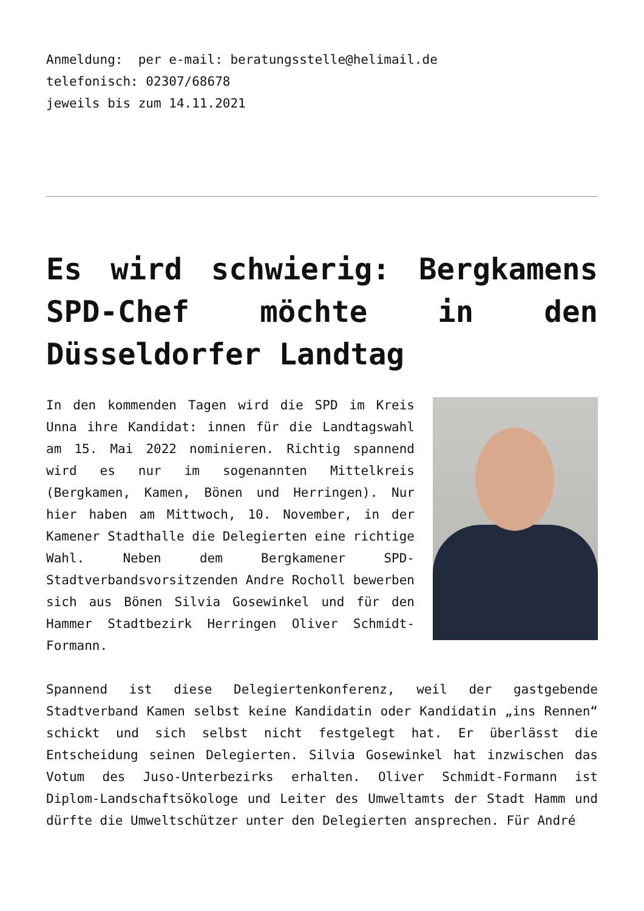Anmeldung: per e-mail: beratungsstelle@helimail.de
telefonisch: 02307/68678
jeweils bis zum 14.11.2021
Es wird schwierig: Bergkamens SPD-Chef möchte in den Düsseldorfer Landtag
In den kommenden Tagen wird die SPD im Kreis Unna ihre Kandidat: innen für die Landtagswahl am 15. Mai 2022 nominieren. Richtig spannend wird es nur im sogenannten Mittelkreis (Bergkamen, Kamen, Bönen und Herringen). Nur hier haben am Mittwoch, 10. November, in der Kamener Stadthalle die Delegierten eine richtige Wahl. Neben dem Bergkamener SPD-Stadtverbandsvorsitzenden Andre Rocholl bewerben sich aus Bönen Silvia Gosewinkel und für den Hammer Stadtbezirk Herringen Oliver Schmidt-Formann.
Spannend ist diese Delegiertenkonferenz, weil der gastgebende Stadtverband Kamen selbst keine Kandidatin oder Kandidatin „ins Rennen“ schickt und sich selbst nicht festgelegt hat. Er überlässt die Entscheidung seinen Delegierten. Silvia Gosewinkel hat inzwischen das Votum des Juso-Unterbezirks erhalten. Oliver Schmidt-Formann ist Diplom-Landschaftsökologe und Leiter des Umweltamts der Stadt Hamm und dürfte die Umweltschützer unter den Delegierten ansprechen. Für André